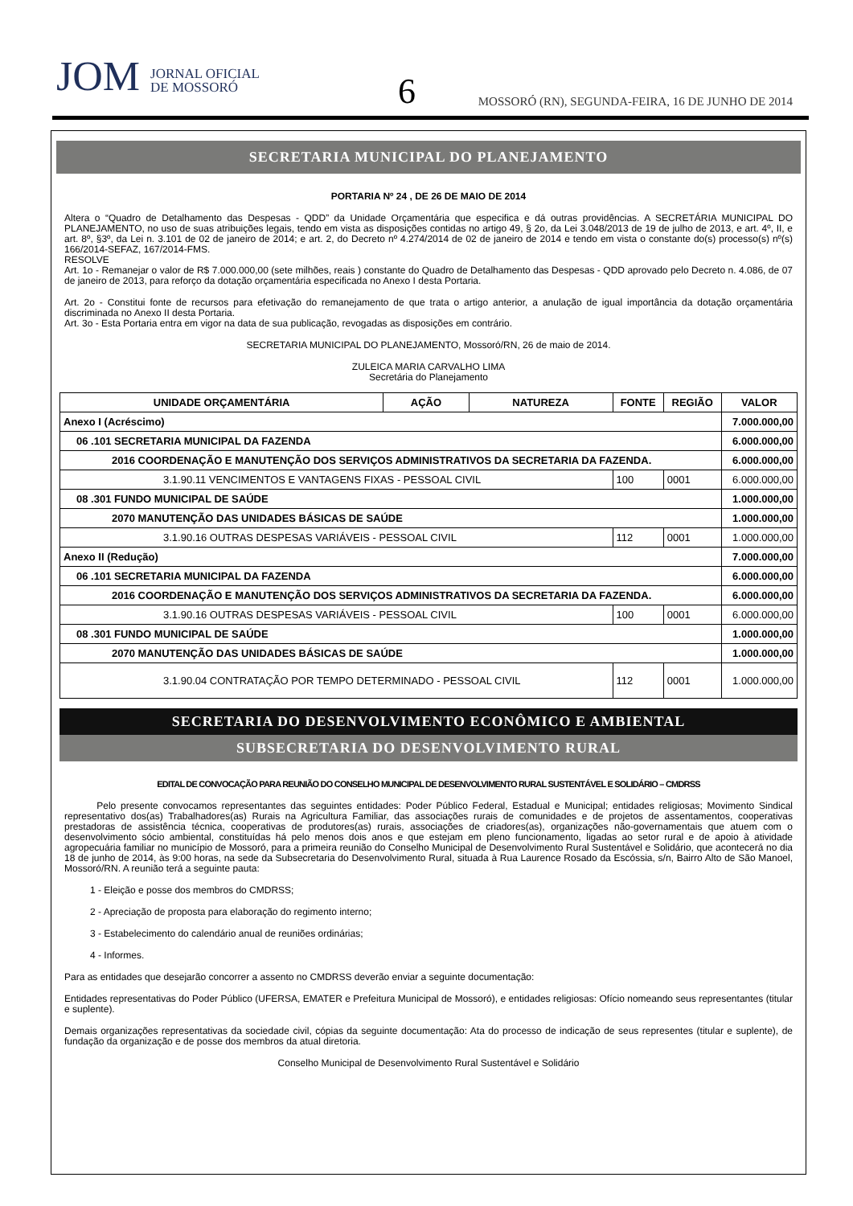JOM JORNAL OFICIAL
DE MOSSORÓ
6
MOSSORÓ (RN), SEGUNDA-FEIRA, 16 DE JUNHO DE 2014
SECRETARIA MUNICIPAL DO PLANEJAMENTO
PORTARIA Nº 24 , DE 26 DE MAIO DE 2014
Altera o “Quadro de Detalhamento das Despesas - QDD” da Unidade Orçamentária que especifica e dá outras providências. A SECRETÁRIA MUNICIPAL DO PLANEJAMENTO, no uso de suas atribuições legais, tendo em vista as disposições contidas no artigo 49, § 2o, da Lei 3.048/2013 de 19 de julho de 2013, e art. 4º, II, e art. 8º, §3º, da Lei n. 3.101 de 02 de janeiro de 2014; e art. 2, do Decreto nº 4.274/2014 de 02 de janeiro de 2014 e tendo em vista o constante do(s) processo(s) nº(s) 166/2014-SEFAZ, 167/2014-FMS.
RESOLVE
Art. 1o - Remanejar o valor de R$ 7.000.000,00 (sete milhões, reais ) constante do Quadro de Detalhamento das Despesas - QDD aprovado pelo Decreto n. 4.086, de 07 de janeiro de 2013, para reforço da dotação orçamentária especificada no Anexo I desta Portaria.
Art. 2o - Constitui fonte de recursos para efetivação do remanejamento de que trata o artigo anterior, a anulação de igual importância da dotação orçamentária discriminada no Anexo II desta Portaria.
Art. 3o - Esta Portaria entra em vigor na data de sua publicação, revogadas as disposições em contrário.
SECRETARIA MUNICIPAL DO PLANEJAMENTO, Mossoró/RN, 26 de maio de 2014.
ZULEICA MARIA CARVALHO LIMA
Secretária do Planejamento
| UNIDADE ORÇAMENTÁRIA | AÇÃO | NATUREZA | FONTE | REGIÃO | VALOR |
| --- | --- | --- | --- | --- | --- |
| Anexo I (Acréscimo) | | | | | 7.000.000,00 |
| 06 .101 SECRETARIA MUNICIPAL DA FAZENDA | | | | | 6.000.000,00 |
| 2016 COORDENAÇÃO E MANUTENÇÃO DOS SERVIÇOS ADMINISTRATIVOS DA SECRETARIA DA FAZENDA. | | | | | 6.000.000,00 |
| 3.1.90.11 VENCIMENTOS E VANTAGENS FIXAS - PESSOAL CIVIL | | | 100 | 0001 | 6.000.000,00 |
| 08 .301 FUNDO MUNICIPAL DE SAÚDE | | | | | 1.000.000,00 |
| 2070 MANUTENÇÃO DAS UNIDADES BÁSICAS DE SAÚDE | | | | | 1.000.000,00 |
| 3.1.90.16 OUTRAS DESPESAS VARIÁVEIS - PESSOAL CIVIL | | | 112 | 0001 | 1.000.000,00 |
| Anexo II (Redução) | | | | | 7.000.000,00 |
| 06 .101 SECRETARIA MUNICIPAL DA FAZENDA | | | | | 6.000.000,00 |
| 2016 COORDENAÇÃO E MANUTENÇÃO DOS SERVIÇOS ADMINISTRATIVOS DA SECRETARIA DA FAZENDA. | | | | | 6.000.000,00 |
| 3.1.90.16 OUTRAS DESPESAS VARIÁVEIS - PESSOAL CIVIL | | | 100 | 0001 | 6.000.000,00 |
| 08 .301 FUNDO MUNICIPAL DE SAÚDE | | | | | 1.000.000,00 |
| 2070 MANUTENÇÃO DAS UNIDADES BÁSICAS DE SAÚDE | | | | | 1.000.000,00 |
| 3.1.90.04 CONTRATAÇÃO POR TEMPO DETERMINADO - PESSOAL CIVIL | | | 112 | 0001 | 1.000.000,00 |
SECRETARIA DO DESENVOLVIMENTO ECONÔMICO E AMBIENTAL
SUBSECRETARIA DO DESENVOLVIMENTO RURAL
EDITAL DE CONVOCAÇÃO PARA REUNIÃO DO CONSELHO MUNICIPAL DE DESENVOLVIMENTO RURAL SUSTENTÁVEL E SOLIDÁRIO – CMDRSS
Pelo presente convocamos representantes das seguintes entidades: Poder Público Federal, Estadual e Municipal; entidades religiosas; Movimento Sindical representativo dos(as) Trabalhadores(as) Rurais na Agricultura Familiar, das associações rurais de comunidades e de projetos de assentamentos, cooperativas prestadoras de assistência técnica, cooperativas de produtores(as) rurais, associações de criadores(as), organizações não-governamentais que atuem com o desenvolvimento sócio ambiental, constituídas há pelo menos dois anos e que estejam em pleno funcionamento, ligadas ao setor rural e de apoio à atividade agropecuária familiar no município de Mossoró, para a primeira reunião do Conselho Municipal de Desenvolvimento Rural Sustentável e Solidário, que acontecerá no dia 18 de junho de 2014, às 9:00 horas, na sede da Subsecretaria do Desenvolvimento Rural, situada à Rua Laurence Rosado da Escóssia, s/n, Bairro Alto de São Manoel, Mossoró/RN. A reunião terá a seguinte pauta:
1 - Eleição e posse dos membros do CMDRSS;
2 - Apreciação de proposta para elaboração do regimento interno;
3 - Estabelecimento do calendário anual de reuniões ordinárias;
4 - Informes.
Para as entidades que desejarão concorrer a assento no CMDRSS deverão enviar a seguinte documentação:
Entidades representativas do Poder Público (UFERSA, EMATER e Prefeitura Municipal de Mossoró), e entidades religiosas: Ofício nomeando seus representantes (titular e suplente).
Demais organizações representativas da sociedade civil, cópias da seguinte documentação: Ata do processo de indicação de seus representes (titular e suplente), de fundação da organização e de posse dos membros da atual diretoria.
Conselho Municipal de Desenvolvimento Rural Sustentável e Solidário